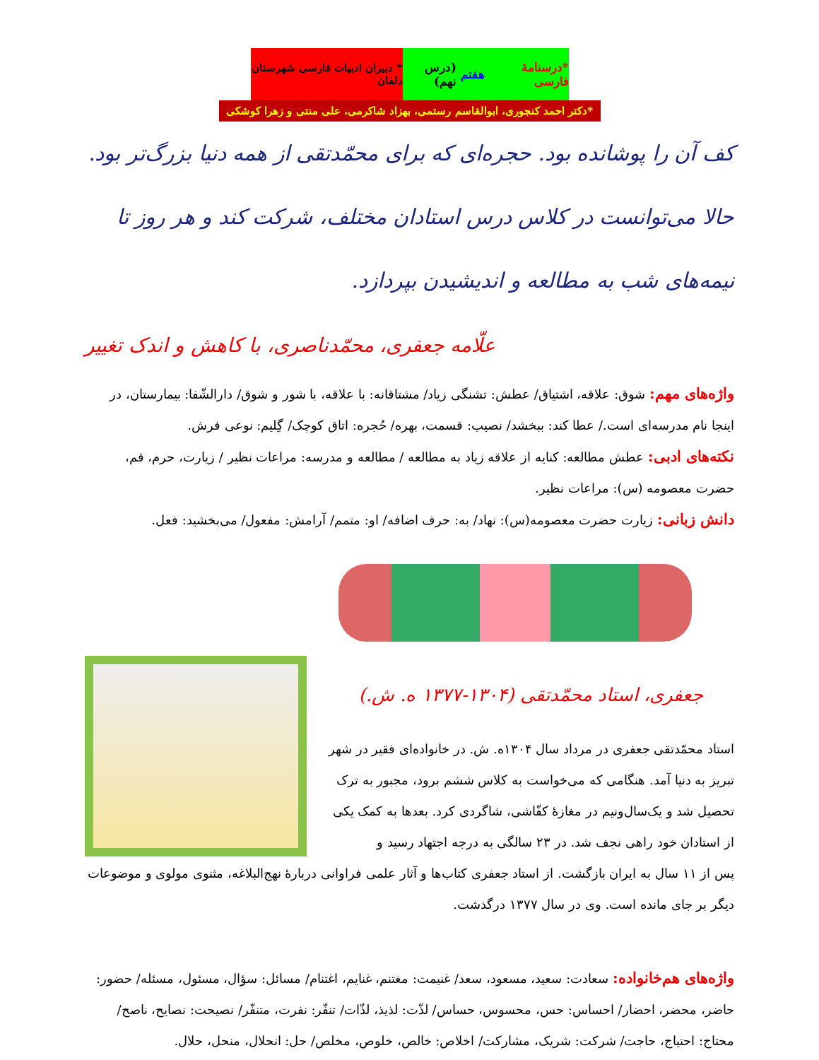*درسنامهٔ فارسی هفتم (درس نهم)
* دبیران ادبیات فارسی شهرستان دلفان
*دکتر احمد کنجوری، ابوالقاسم رستمی، بهزاد شاکرمی، علی منتی و زهرا کوشکی
کف آن را پوشانده بود. حجره‌ای که برای محمّدتقی از همه دنیا بزرگ‌تر بود. حالا می‌توانست در کلاس درس استادان مختلف، شرکت کند و هر روز تا نیمه‌های شب به مطالعه و اندیشیدن بپردازد.
علّامه جعفری، محمّدناصری، با کاهش و اندک تغییر
واژه‌های مهم: شوق: علاقه، اشتیاق/ عطش: تشنگی زیاد/ مشتاقانه: با علاقه، با شور و شوق/ دارالشّفا: بیمارستان، در اینجا نام مدرسه‌ای است./ عطا کند: ببخشد/ نصیب: قسمت، بهره/ حُجره: اتاق کوچک/ گِلیم: نوعی فرش.
نکته‌های ادبی: عطش مطالعه: کنایه از علاقه زیاد به مطالعه / مطالعه و مدرسه: مراعات نظیر / زیارت، حرم، قم، حضرت معصومه (س): مراعات نظیر.
دانش زبانی: زیارت حضرت معصومه(س): نهاد/ به: حرف اضافه/ او: متمم/ آرامش: مفعول/ می‌بخشید: فعل.
جعفری، استاد محمّدتقی (۱۳۰۴-۱۳۷۷ ه. ش.)
استاد محمّدتقی جعفری در مرداد سال ۱۳۰۴ه. ش. در خانواده‌ای فقیر در شهر تبریز به دنیا آمد. هنگامی که می‌خواست به کلاس ششم برود، مجبور به ترک تحصیل شد و یک‌سال‌ونیم در مغازهٔ کفّاشی، شاگردی کرد. بعدها به کمک یکی از استادان خود راهی نجف شد. در ۲۳ سالگی به درجه اجتهاد رسید و
پس از ۱۱ سال به ایران بازگشت. از استاد جعفری کتاب‌ها و آثار علمی فراوانی دربارهٔ نهج‌البلاغه، مثنوی مولوی و موضوعات دیگر بر جای مانده است. وی در سال ۱۳۷۷ درگذشت.
واژه‌های هم‌خانواده: سعادت: سعید، مسعود، سعد/ غنیمت: مغتنم، غنایم، اغتنام/ مسائل: سؤال، مسئول، مسئله/ حضور: حاضر، محضر، احضار/ احساس: حس، محسوس، حساس/ لذّت: لذیذ، لذّات/ تنفّر: نفرت، متنفّر/ نصیحت: نصایح، ناصح/ محتاج: احتیاج، حاجت/ شرکت: شریک، مشارکت/ اخلاص: خالص، خلوص، مخلص/ حل: انحلال، منحل، حلال.